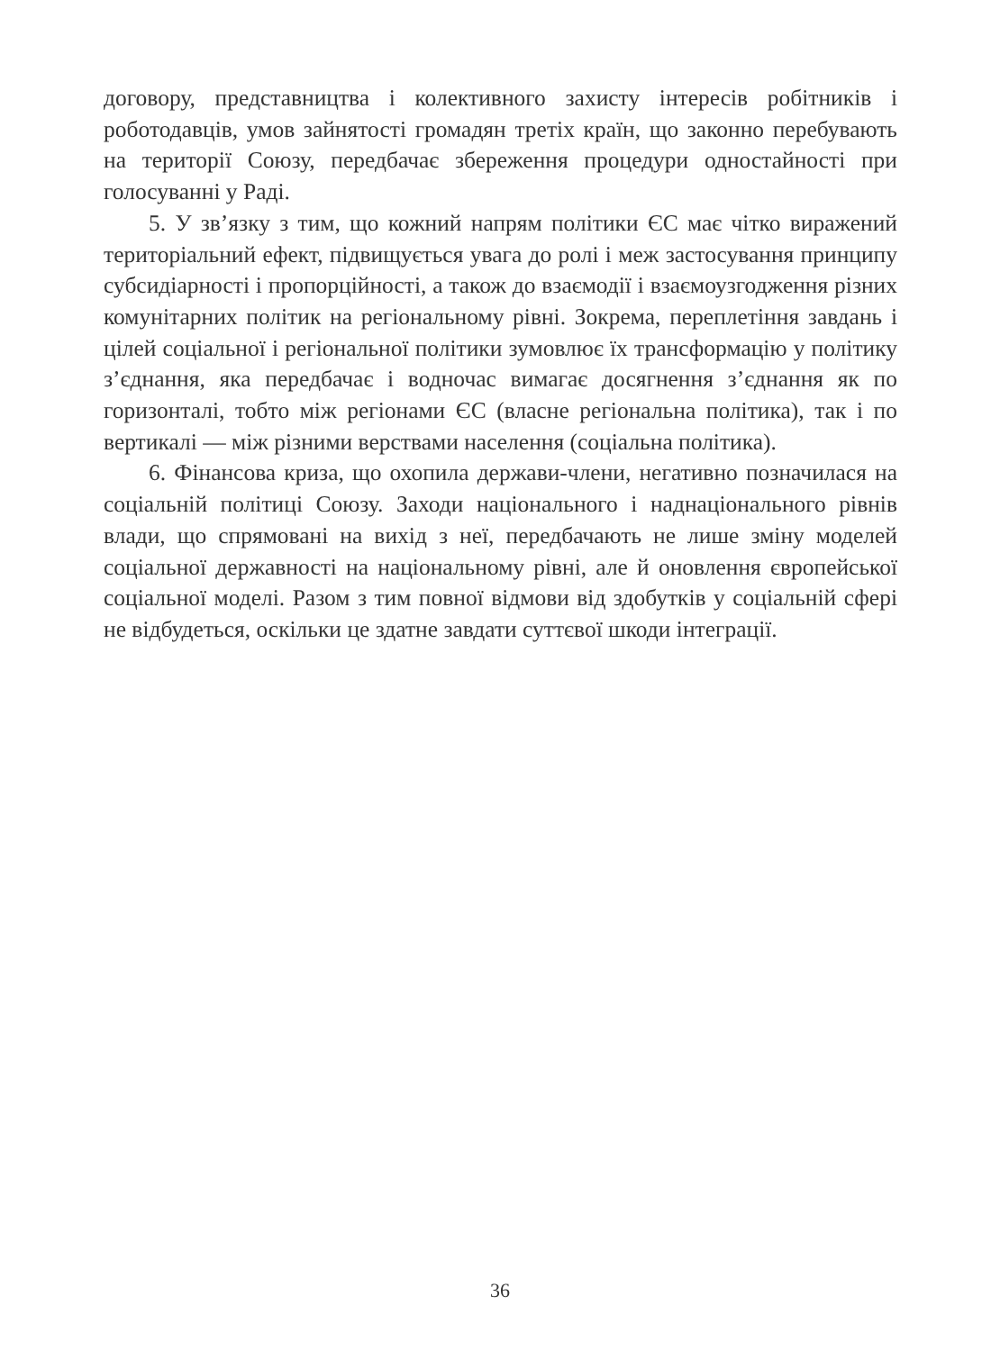договору, представництва і колективного захисту інтересів робітників і роботодавців, умов зайнятості громадян третіх країн, що законно перебувають на території Союзу, передбачає збереження процедури одностайності при голосуванні у Раді.
5. У зв’язку з тим, що кожний напрям політики ЄС має чітко виражений територіальний ефект, підвищується увага до ролі і меж застосування принципу субсидіарності і пропорційності, а також до взаємодії і взаємоузгодження різних комунітарних політик на регіональному рівні. Зокрема, переплетіння завдань і цілей соціальної і регіональної політики зумовлює їх трансформацію у політику з’єднання, яка передбачає і водночас вимагає досягнення з’єднання як по горизонталі, тобто між регіонами ЄС (власне регіональна політика), так і по вертикалі — між різними верствами населення (соціальна політика).
6. Фінансова криза, що охопила держави-члени, негативно позначилася на соціальній політиці Союзу. Заходи національного і наднаціонального рівнів влади, що спрямовані на вихід з неї, передбачають не лише зміну моделей соціальної державності на національному рівні, але й оновлення європейської соціальної моделі. Разом з тим повної відмови від здобутків у соціальній сфері не відбудеться, оскільки це здатне завдати суттєвої шкоди інтеграції.
36